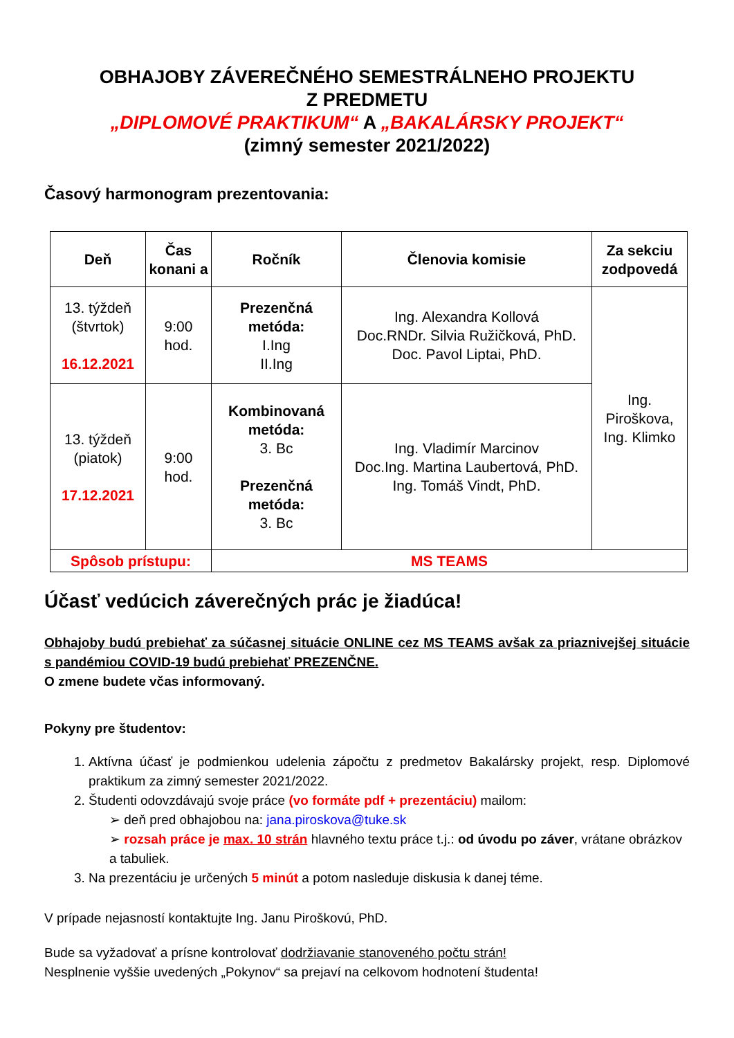OBHAJOBY ZÁVEREČNÉHO SEMESTRÁLNEHO PROJEKTU
Z PREDMETU
„DIPLOMOVÉ PRAKTIKUM“ A „BAKALÁRSKY PROJEKT“
(zimný semester 2021/2022)
Časový harmonogram prezentovania:
| Deň | Čas konani a | Ročník | Členovia komisie | Za sekciu zodpovedá |
| --- | --- | --- | --- | --- |
| 13. týždeň (štvrtok) 16.12.2021 | 9:00 hod. | Prezenčná metóda: I.Ing II.Ing | Ing. Alexandra Kollová Doc.RNDr. Silvia Ružičková, PhD. Doc. Pavol Liptai, PhD. | Ing. Piroškova, Ing. Klimko |
| 13. týždeň (piatok) 17.12.2021 | 9:00 hod. | Kombinovaná metóda: 3. Bc Prezenčná metóda: 3. Bc | Ing. Vladimír Marcinov Doc.Ing. Martina Laubertová, PhD. Ing. Tomáš Vindt, PhD. | |
| Spôsob prístupu: | | MS TEAMS | | |
Účasť vedúcich záverečných prác je žiadúca!
Obhajoby budú prebiehať za súčasnej situácie ONLINE cez MS TEAMS avšak za priaznivejšej situácie s pandémiou COVID-19 budú prebiehať PREZENČNE.
O zmene budete včas informovaný.
Pokyny pre študentov:
1. Aktívna účasť je podmienkou udelenia zápočtu z predmetov Bakalársky projekt, resp. Diplomové praktikum za zimný semester 2021/2022.
2. Študenti odovzdávajú svoje práce (vo formáte pdf + prezentáciu) mailom:
➢ deň pred obhajobou na: jana.piroskova@tuke.sk
➢ rozsah práce je max. 10 strán hlavného textu práce t.j.: od úvodu po záver, vrátane obrázkov a tabuliek.
3. Na prezentáciu je určených 5 minút a potom nasleduje diskusia k danej téme.
V prípade nejasností kontaktujte Ing. Janu Piroškovú, PhD.
Bude sa vyžadovať a prísne kontrolovať dodržiavanie stanoveného počtu strán!
Nesplnenie vyššie uvedených „Pokynov“ sa prejaví na celkovom hodnotení študenta!